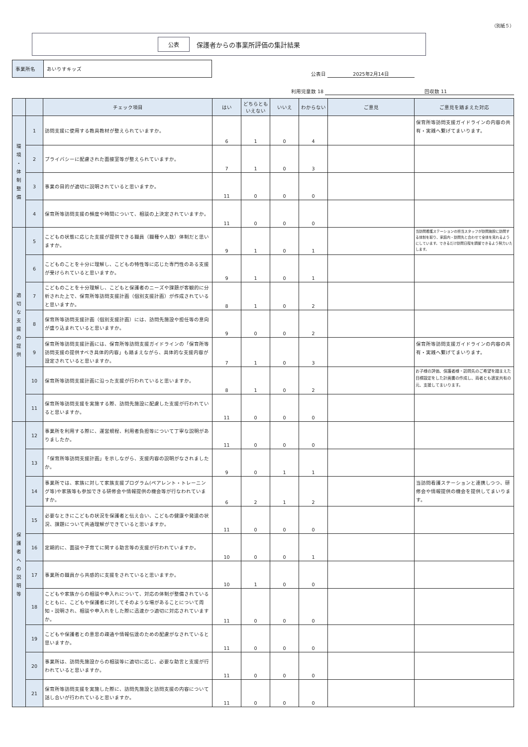（別紙５）
公表 保護者からの事業所評価の集計結果
事業所名 あいりすキッズ
公表日 2025年2月14日
利用児童数 18 回収数 11
| | | チェック項目 | はい | どちらとも いえない | いいえ | わからない | ご意見 | ご意見を踏まえた対応 |
| --- | --- | --- | --- | --- | --- | --- | --- | --- |
| 環 境 ・ 体 制 整 備 | 1 | 訪問支援に使用する教具教材が整えられていますか。 | 6 | 1 | 0 | 4 | | 保育所等訪問支援ガイドラインの内容の共有・実践へ繋げてまいります。 |
| | 2 | プライバシーに配慮された面接室等が整えられていますか。 | 7 | 1 | 0 | 3 | | |
| | 3 | 事業の目的が適切に説明されていると思いますか。 | 11 | 0 | 0 | 0 | | |
| | 4 | 保育所等訪問支援の頻度や時間について、相談の上決定されていますか。 | 11 | 0 | 0 | 0 | | |
| 適 切 な 支 援 の 提 供 | 5 | こどもの状態に応じた支援が提供できる職員（職種や人数）体制だと思いますか。 | 9 | 1 | 0 | 1 | | 当訪問看護ステーションの担当スタッフが訪問施設に訪問する体制を取り、家庭内・訪問先と合わせて全体を見れるようにしています。できるだけ訪問日程を調整できるよう努力いたします。 |
| | 6 | こどものことを十分に理解し、こどもの特性等に応じた専門性のある支援が受けられていると思いますか。 | 9 | 1 | 0 | 1 | | |
| | 7 | こどものことを十分理解し、こどもと保護者のニーズや課題が客観的に分析された上で、保育所等訪問支援計画（個別支援計画）が作成されていると思いますか。 | 8 | 1 | 0 | 2 | | |
| | 8 | 保育所等訪問支援計画（個別支援計画）には、訪問先施設や担任等の意向が盛り込まれていると思いますか。 | 9 | 0 | 0 | 2 | | |
| | 9 | 保育所等訪問支援計画には、保育所等訪問支援ガイドラインの「保育所等訪問支援の提供すべき具体的内容」も踏まえながら、具体的な支援内容が設定されていると思いますか。 | 7 | 1 | 0 | 3 | | 保育所等訪問支援ガイドラインの内容の共有・実践へ繋げてまいります。 |
| | 10 | 保育所等訪問支援計画に沿った支援が行われていると思いますか。 | 8 | 1 | 0 | 2 | | お子様の評価、保護者様・訪問先のご希望を踏まえた目標設定をした計画書の作成し、両者とも適宜共有の元、支援してまいります。 |
| | 11 | 保育所等訪問支援を実施する際、訪問先施設に配慮した支援が行われていると思いますか。 | 11 | 0 | 0 | 0 | | |
| 保 護 者 へ の 説 明 等 | 12 | 事業所を利用する際に、運営規程、利用者負担等について丁寧な説明がありましたか。 | 11 | 0 | 0 | 0 | | |
| | 13 | 「保育所等訪問支援計画」を示しながら、支援内容の説明がなされましたか。 | 9 | 0 | 1 | 1 | | |
| | 14 | 事業所では、家族に対して家族支援プログラム(ペアレント・トレーニング等)や家族等も参加できる研修会や情報提供の機会等が行なわれていますか。 | 6 | 2 | 1 | 2 | | 当訪問看護ステーションと連携しつつ、研修会や情報提供の機会を提供してまいります。 |
| | 15 | 必要なときにこどもの状況を保護者と伝え合い、こどもの健康や発達の状況、課題について共通理解ができていると思いますか。 | 11 | 0 | 0 | 0 | | |
| | 16 | 定期的に、面談や子育てに関する助言等の支援が行われていますか。 | 10 | 0 | 0 | 1 | | |
| | 17 | 事業所の職員から共感的に支援をされていると思いますか。 | 10 | 1 | 0 | 0 | | |
| | 18 | こどもや家族からの相談や申入れについて、対応の体制が整備されているとともに、こどもや保護者に対してそのような場があることについて周知・説明され、相談や申入れをした際に迅速かつ適切に対応されていますか。 | 11 | 0 | 0 | 0 | | |
| | 19 | こどもや保護者との意思の疎通や情報伝達のための配慮がなされていると思いますか。 | 11 | 0 | 0 | 0 | | |
| | 20 | 事業所は、訪問先施設からの相談等に適切に応じ、必要な助言と支援が行われていると思いますか。 | 11 | 0 | 0 | 0 | | |
| | 21 | 保育所等訪問支援を実施した際に、訪問先施設と訪問支援の内容について話し合いが行われていると思いますか。 | 11 | 0 | 0 | 0 | | |